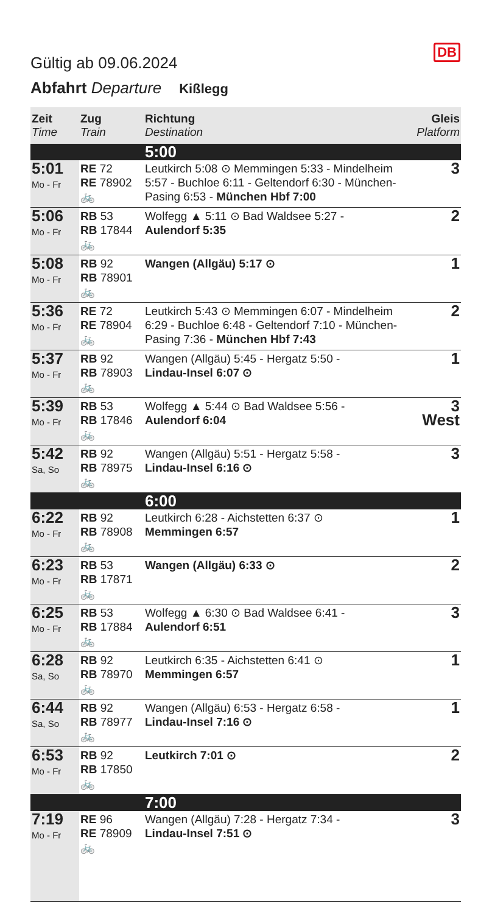DB
Gültig ab 09.06.2024
Abfahrt Departure Kißlegg
| Zeit Time | Zug Train | Richtung Destination | Gleis Platform |
| --- | --- | --- | --- |
| | | 5:00 | |
| 5:01 Mo - Fr | RE 72 RE 78902 🚲 | Leutkirch 5:08 ⊙ Memmingen 5:33 - Mindelheim 5:57 - Buchloe 6:11 - Geltendorf 6:30 - München-Pasing 6:53 - München Hbf 7:00 | 3 |
| 5:06 Mo - Fr | RB 53 RB 17844 🚲 | Wolfegg ▲ 5:11 ⊙ Bad Waldsee 5:27 - Aulendorf 5:35 | 2 |
| 5:08 Mo - Fr | RB 92 RB 78901 🚲 | Wangen (Allgäu) 5:17 ⊙ | 1 |
| 5:36 Mo - Fr | RE 72 RE 78904 🚲 | Leutkirch 5:43 ⊙ Memmingen 6:07 - Mindelheim 6:29 - Buchloe 6:48 - Geltendorf 7:10 - München-Pasing 7:36 - München Hbf 7:43 | 2 |
| 5:37 Mo - Fr | RB 92 RB 78903 🚲 | Wangen (Allgäu) 5:45 - Hergatz 5:50 - Lindau-Insel 6:07 ⊙ | 1 |
| 5:39 Mo - Fr | RB 53 RB 17846 🚲 | Wolfegg ▲ 5:44 ⊙ Bad Waldsee 5:56 - Aulendorf 6:04 | 3 West |
| 5:42 Sa, So | RB 92 RB 78975 🚲 | Wangen (Allgäu) 5:51 - Hergatz 5:58 - Lindau-Insel 6:16 ⊙ | 3 |
| | | 6:00 | |
| 6:22 Mo - Fr | RB 92 RB 78908 🚲 | Leutkirch 6:28 - Aichstetten 6:37 ⊙ Memmingen 6:57 | 1 |
| 6:23 Mo - Fr | RB 53 RB 17871 🚲 | Wangen (Allgäu) 6:33 ⊙ | 2 |
| 6:25 Mo - Fr | RB 53 RB 17884 🚲 | Wolfegg ▲ 6:30 ⊙ Bad Waldsee 6:41 - Aulendorf 6:51 | 3 |
| 6:28 Sa, So | RB 92 RB 78970 🚲 | Leutkirch 6:35 - Aichstetten 6:41 ⊙ Memmingen 6:57 | 1 |
| 6:44 Sa, So | RB 92 RB 78977 🚲 | Wangen (Allgäu) 6:53 - Hergatz 6:58 - Lindau-Insel 7:16 ⊙ | 1 |
| 6:53 Mo - Fr | RB 92 RB 17850 🚲 | Leutkirch 7:01 ⊙ | 2 |
| | | 7:00 | |
| 7:19 Mo - Fr | RE 96 RE 78909 🚲 | Wangen (Allgäu) 7:28 - Hergatz 7:34 - Lindau-Insel 7:51 ⊙ | 3 |